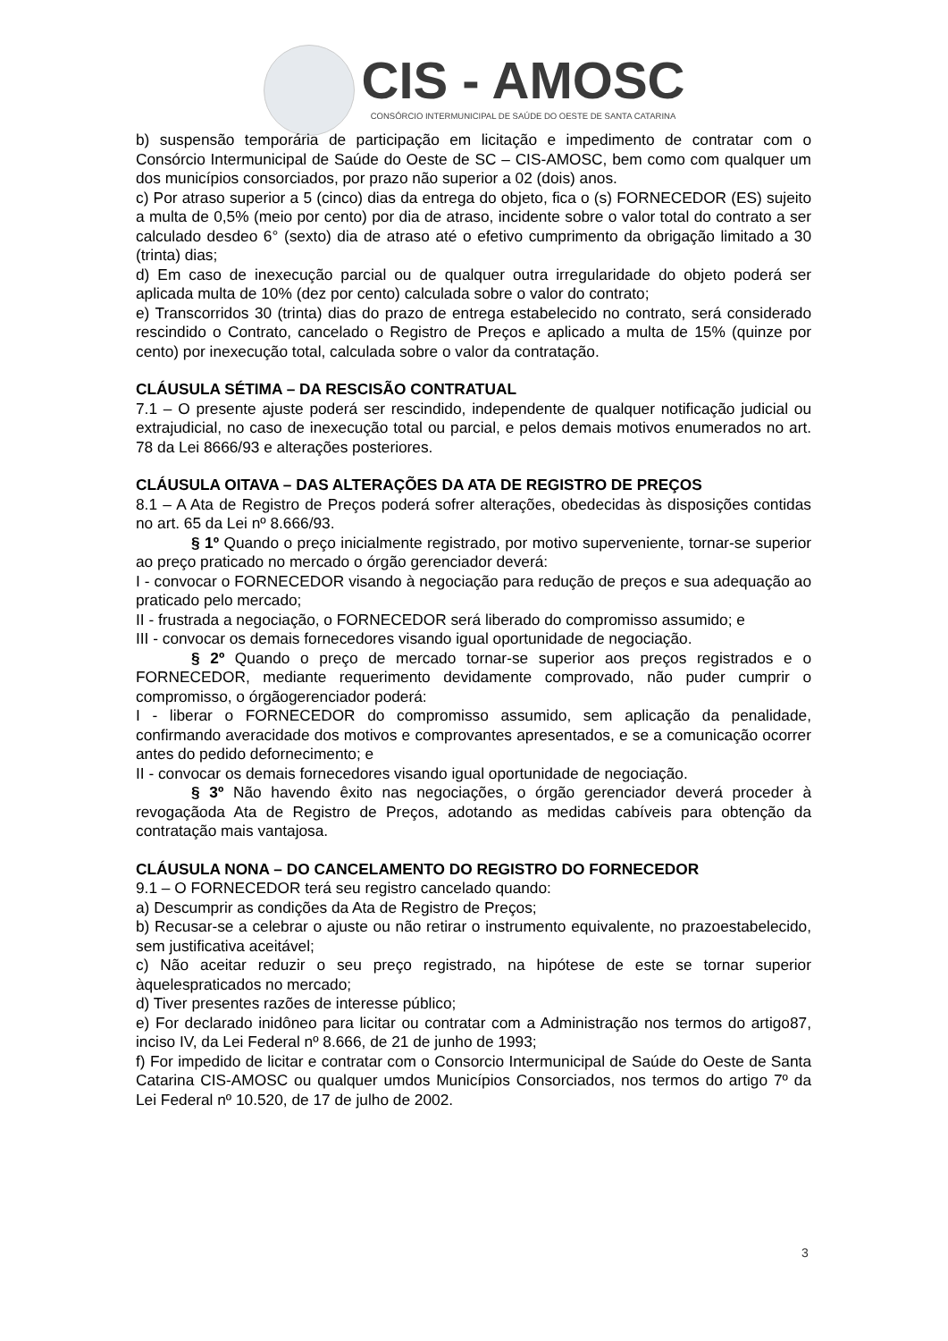CIS - AMOSC
CONSÓRCIO INTERMUNICIPAL DE SAÚDE DO OESTE DE SANTA CATARINA
b) suspensão temporária de participação em licitação e impedimento de contratar com o Consórcio Intermunicipal de Saúde do Oeste de SC – CIS-AMOSC, bem como com qualquer um dos municípios consorciados, por prazo não superior a 02 (dois) anos.
c) Por atraso superior a 5 (cinco) dias da entrega do objeto, fica o (s) FORNECEDOR (ES) sujeito a multa de 0,5% (meio por cento) por dia de atraso, incidente sobre o valor total do contrato a ser calculado desdeo 6° (sexto) dia de atraso até o efetivo cumprimento da obrigação limitado a 30 (trinta) dias;
d) Em caso de inexecução parcial ou de qualquer outra irregularidade do objeto poderá ser aplicada multa de 10% (dez por cento) calculada sobre o valor do contrato;
e) Transcorridos 30 (trinta) dias do prazo de entrega estabelecido no contrato, será considerado rescindido o Contrato, cancelado o Registro de Preços e aplicado a multa de 15% (quinze por cento) por inexecução total, calculada sobre o valor da contratação.
CLÁUSULA SÉTIMA – DA RESCISÃO CONTRATUAL
7.1 – O presente ajuste poderá ser rescindido, independente de qualquer notificação judicial ou extrajudicial, no caso de inexecução total ou parcial, e pelos demais motivos enumerados no art. 78 da Lei 8666/93 e alterações posteriores.
CLÁUSULA OITAVA – DAS ALTERAÇÕES DA ATA DE REGISTRO DE PREÇOS
8.1 – A Ata de Registro de Preços poderá sofrer alterações, obedecidas às disposições contidas no art. 65 da Lei nº 8.666/93.
§ 1º Quando o preço inicialmente registrado, por motivo superveniente, tornar-se superior ao preço praticado no mercado o órgão gerenciador deverá:
I - convocar o FORNECEDOR visando à negociação para redução de preços e sua adequação ao praticado pelo mercado;
II - frustrada a negociação, o FORNECEDOR será liberado do compromisso assumido; e
III - convocar os demais fornecedores visando igual oportunidade de negociação.
§ 2º Quando o preço de mercado tornar-se superior aos preços registrados e o FORNECEDOR, mediante requerimento devidamente comprovado, não puder cumprir o compromisso, o órgãogerenciador poderá:
I - liberar o FORNECEDOR do compromisso assumido, sem aplicação da penalidade, confirmando averacidade dos motivos e comprovantes apresentados, e se a comunicação ocorrer antes do pedido defornecimento; e
II - convocar os demais fornecedores visando igual oportunidade de negociação.
§ 3º Não havendo êxito nas negociações, o órgão gerenciador deverá proceder à revogaçãoda Ata de Registro de Preços, adotando as medidas cabíveis para obtenção da contratação mais vantajosa.
CLÁUSULA NONA – DO CANCELAMENTO DO REGISTRO DO FORNECEDOR
9.1 – O FORNECEDOR terá seu registro cancelado quando:
a) Descumprir as condições da Ata de Registro de Preços;
b) Recusar-se a celebrar o ajuste ou não retirar o instrumento equivalente, no prazoestabelecido, sem justificativa aceitável;
c) Não aceitar reduzir o seu preço registrado, na hipótese de este se tornar superior àquelespraticados no mercado;
d) Tiver presentes razões de interesse público;
e) For declarado inidôneo para licitar ou contratar com a Administração nos termos do artigo87, inciso IV, da Lei Federal nº 8.666, de 21 de junho de 1993;
f) For impedido de licitar e contratar com o Consorcio Intermunicipal de Saúde do Oeste de Santa Catarina CIS-AMOSC ou qualquer umdos Municípios Consorciados, nos termos do artigo 7º da Lei Federal nº 10.520, de 17 de julho de 2002.
3